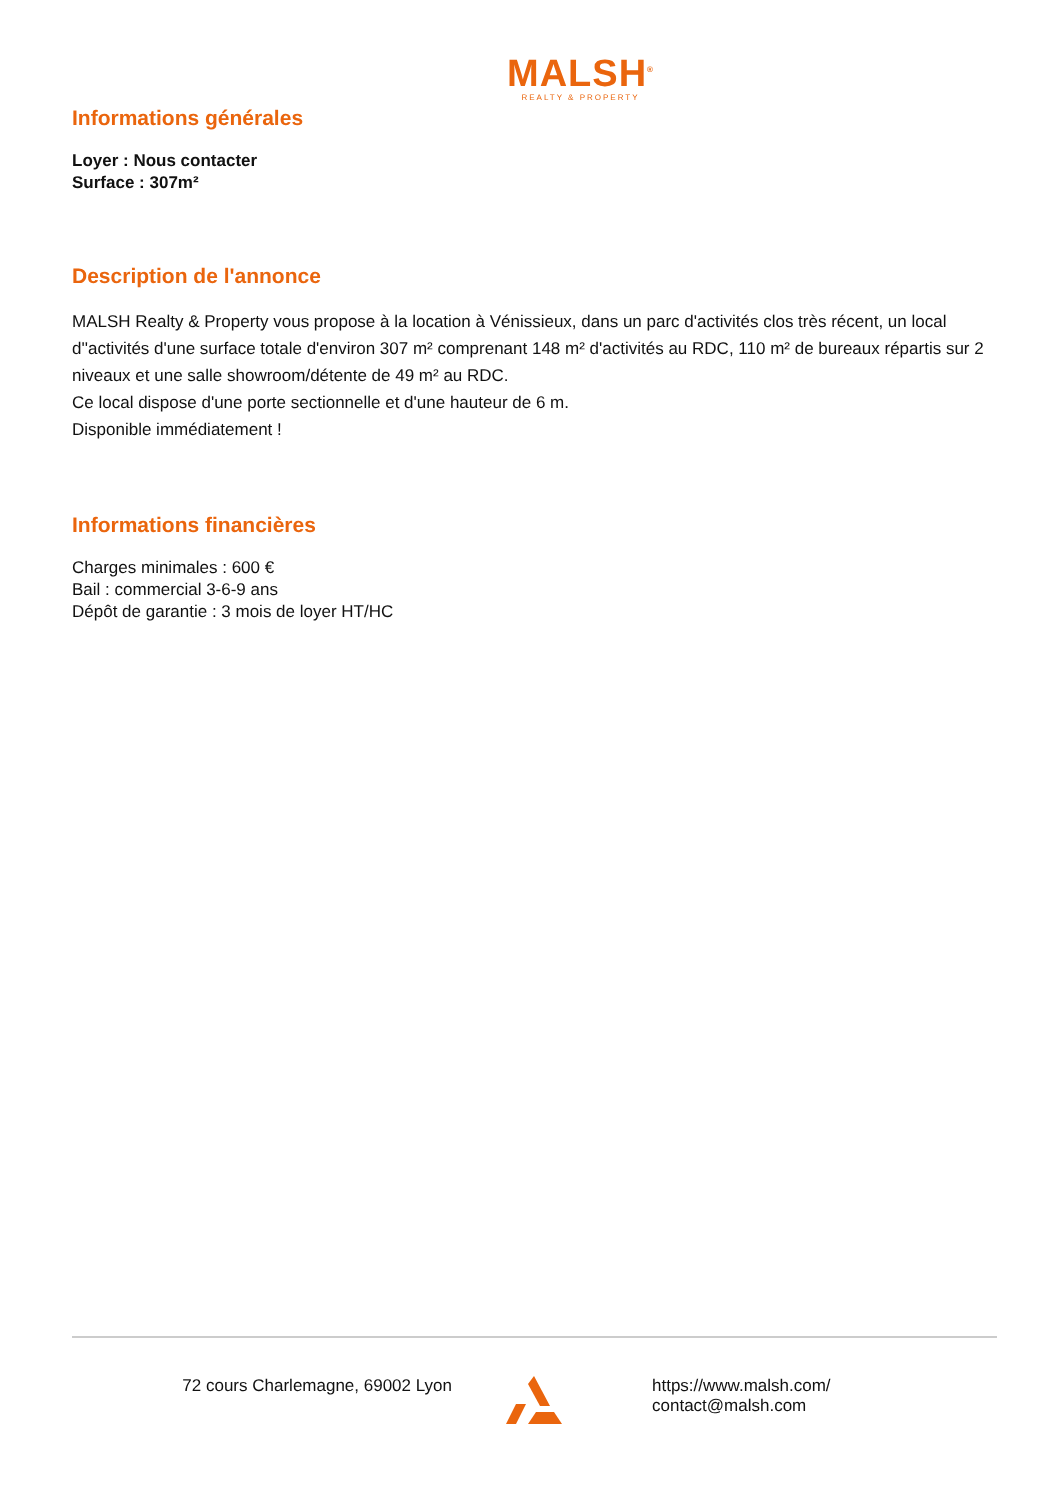MALSH<sup>®</sup>
REALTY & PROPERTY
Informations générales
Loyer : Nous contacter
Surface : 307m²
Description de l'annonce
MALSH Realty & Property vous propose à la location à Vénissieux, dans un parc d'activités clos très récent, un local d''activités d'une surface totale d'environ 307 m² comprenant 148 m² d'activités au RDC, 110 m² de bureaux répartis sur 2 niveaux et une salle showroom/détente de 49 m² au RDC.
Ce local dispose d'une porte sectionnelle et d'une hauteur de 6 m.
Disponible immédiatement !
Informations financières
Charges minimales : 600 €
Bail : commercial 3-6-9 ans
Dépôt de garantie : 3 mois de loyer HT/HC
72 cours Charlemagne, 69002 Lyon https://www.malsh.com/
contact@malsh.com